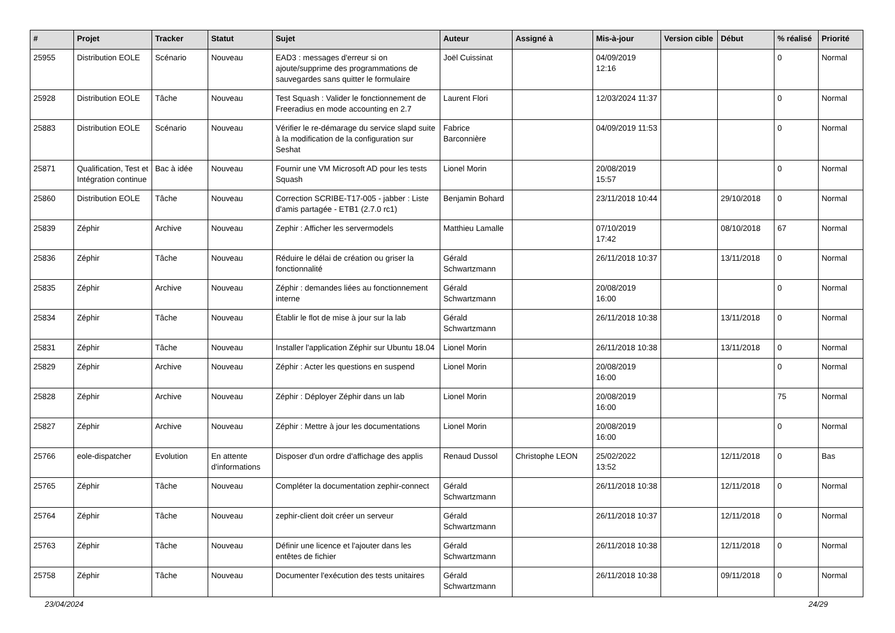| # | Projet | Tracker | Statut | Sujet | Auteur | Assigné à | Mis-à-jour | Version cible | Début | % réalisé | Priorité |
| --- | --- | --- | --- | --- | --- | --- | --- | --- | --- | --- | --- |
| 25955 | Distribution EOLE | Scénario | Nouveau | EAD3 : messages d'erreur si on ajoute/supprime des programmations de sauvegardes sans quitter le formulaire | Joël Cuissinat | | 04/09/2019 12:16 | | | 0 | Normal |
| 25928 | Distribution EOLE | Tâche | Nouveau | Test Squash : Valider le fonctionnement de Freeradius en mode accounting en 2.7 | Laurent Flori | | 12/03/2024 11:37 | | | 0 | Normal |
| 25883 | Distribution EOLE | Scénario | Nouveau | Vérifier le re-démarage du service slapd suite à la modification de la configuration sur Seshat | Fabrice Barconnière | | 04/09/2019 11:53 | | | 0 | Normal |
| 25871 | Qualification, Test et Intégration continue | Bac à idée | Nouveau | Fournir une VM Microsoft AD pour les tests Squash | Lionel Morin | | 20/08/2019 15:57 | | | 0 | Normal |
| 25860 | Distribution EOLE | Tâche | Nouveau | Correction SCRIBE-T17-005 - jabber : Liste d'amis partagée - ETB1 (2.7.0 rc1) | Benjamin Bohard | | 23/11/2018 10:44 | | 29/10/2018 | 0 | Normal |
| 25839 | Zéphir | Archive | Nouveau | Zephir : Afficher les servermodels | Matthieu Lamalle | | 07/10/2019 17:42 | | 08/10/2018 | 67 | Normal |
| 25836 | Zéphir | Tâche | Nouveau | Réduire le délai de création ou griser la fonctionnalité | Gérald Schwartzmann | | 26/11/2018 10:37 | | 13/11/2018 | 0 | Normal |
| 25835 | Zéphir | Archive | Nouveau | Zéphir : demandes liées au fonctionnement interne | Gérald Schwartzmann | | 20/08/2019 16:00 | | | 0 | Normal |
| 25834 | Zéphir | Tâche | Nouveau | Établir le flot de mise à jour sur la lab | Gérald Schwartzmann | | 26/11/2018 10:38 | | 13/11/2018 | 0 | Normal |
| 25831 | Zéphir | Tâche | Nouveau | Installer l'application Zéphir sur Ubuntu 18.04 | Lionel Morin | | 26/11/2018 10:38 | | 13/11/2018 | 0 | Normal |
| 25829 | Zéphir | Archive | Nouveau | Zéphir : Acter les questions en suspend | Lionel Morin | | 20/08/2019 16:00 | | | 0 | Normal |
| 25828 | Zéphir | Archive | Nouveau | Zéphir : Déployer Zéphir dans un lab | Lionel Morin | | 20/08/2019 16:00 | | | 75 | Normal |
| 25827 | Zéphir | Archive | Nouveau | Zéphir : Mettre à jour les documentations | Lionel Morin | | 20/08/2019 16:00 | | | 0 | Normal |
| 25766 | eole-dispatcher | Evolution | En attente d'informations | Disposer d'un ordre d'affichage des applis | Renaud Dussol | Christophe LEON | 25/02/2022 13:52 | | 12/11/2018 | 0 | Bas |
| 25765 | Zéphir | Tâche | Nouveau | Compléter la documentation zephir-connect | Gérald Schwartzmann | | 26/11/2018 10:38 | | 12/11/2018 | 0 | Normal |
| 25764 | Zéphir | Tâche | Nouveau | zephir-client doit créer un serveur | Gérald Schwartzmann | | 26/11/2018 10:37 | | 12/11/2018 | 0 | Normal |
| 25763 | Zéphir | Tâche | Nouveau | Définir une licence et l'ajouter dans les entêtes de fichier | Gérald Schwartzmann | | 26/11/2018 10:38 | | 12/11/2018 | 0 | Normal |
| 25758 | Zéphir | Tâche | Nouveau | Documenter l'exécution des tests unitaires | Gérald Schwartzmann | | 26/11/2018 10:38 | | 09/11/2018 | 0 | Normal |
23/04/2024 24/29